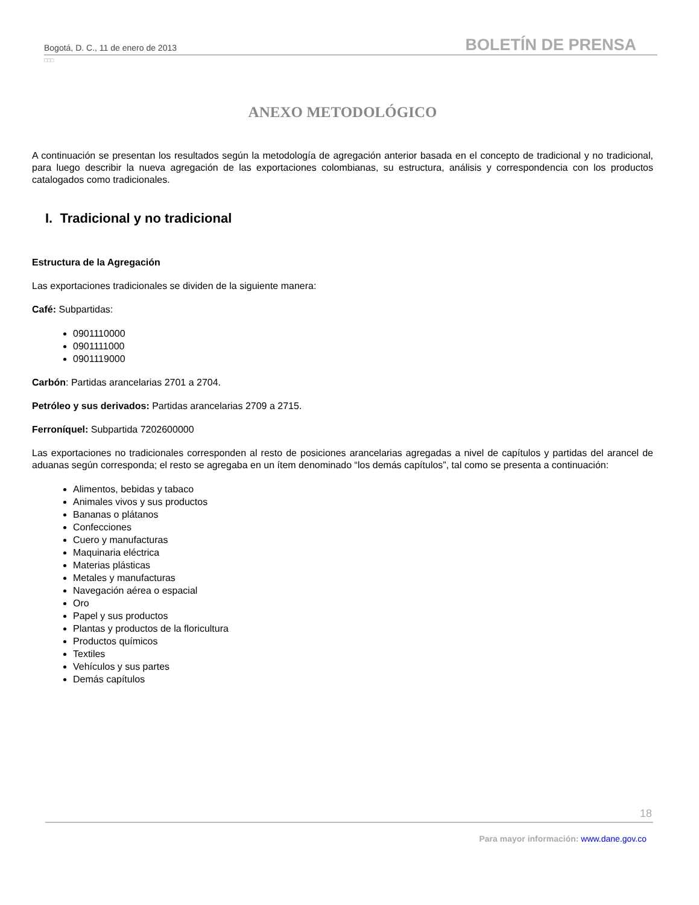Bogotá, D. C., 11 de enero de 2013 BOLETÍN DE PRENSA
□□□
ANEXO METODOLÓGICO
A continuación se presentan los resultados según la metodología de agregación anterior basada en el concepto de tradicional y no tradicional, para luego describir la nueva agregación de las exportaciones colombianas, su estructura, análisis y correspondencia con los productos catalogados como tradicionales.
I. Tradicional y no tradicional
Estructura de la Agregación
Las exportaciones tradicionales se dividen de la siguiente manera:
Café: Subpartidas:
0901110000
0901111000
0901119000
Carbón: Partidas arancelarias 2701 a 2704.
Petróleo y sus derivados: Partidas arancelarias 2709 a 2715.
Ferroníquel: Subpartida 7202600000
Las exportaciones no tradicionales corresponden al resto de posiciones arancelarias agregadas a nivel de capítulos y partidas del arancel de aduanas según corresponda; el resto se agregaba en un ítem denominado “los demás capítulos”, tal como se presenta a continuación:
Alimentos, bebidas y tabaco
Animales vivos y sus productos
Bananas o plátanos
Confecciones
Cuero y manufacturas
Maquinaria eléctrica
Materias plásticas
Metales y manufacturas
Navegación aérea o espacial
Oro
Papel y sus productos
Plantas y productos de la floricultura
Productos químicos
Textiles
Vehículos y sus partes
Demás capítulos
18
Para mayor información: www.dane.gov.co